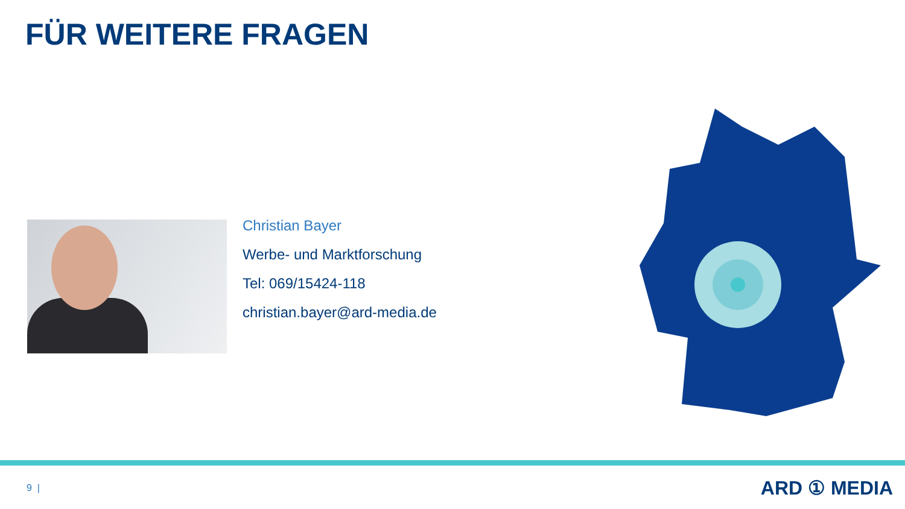FÜR WEITERE FRAGEN
Christian Bayer
Werbe- und Marktforschung
Tel: 069/15424-118
christian.bayer@ard-media.de
9 | ARD ① MEDIA